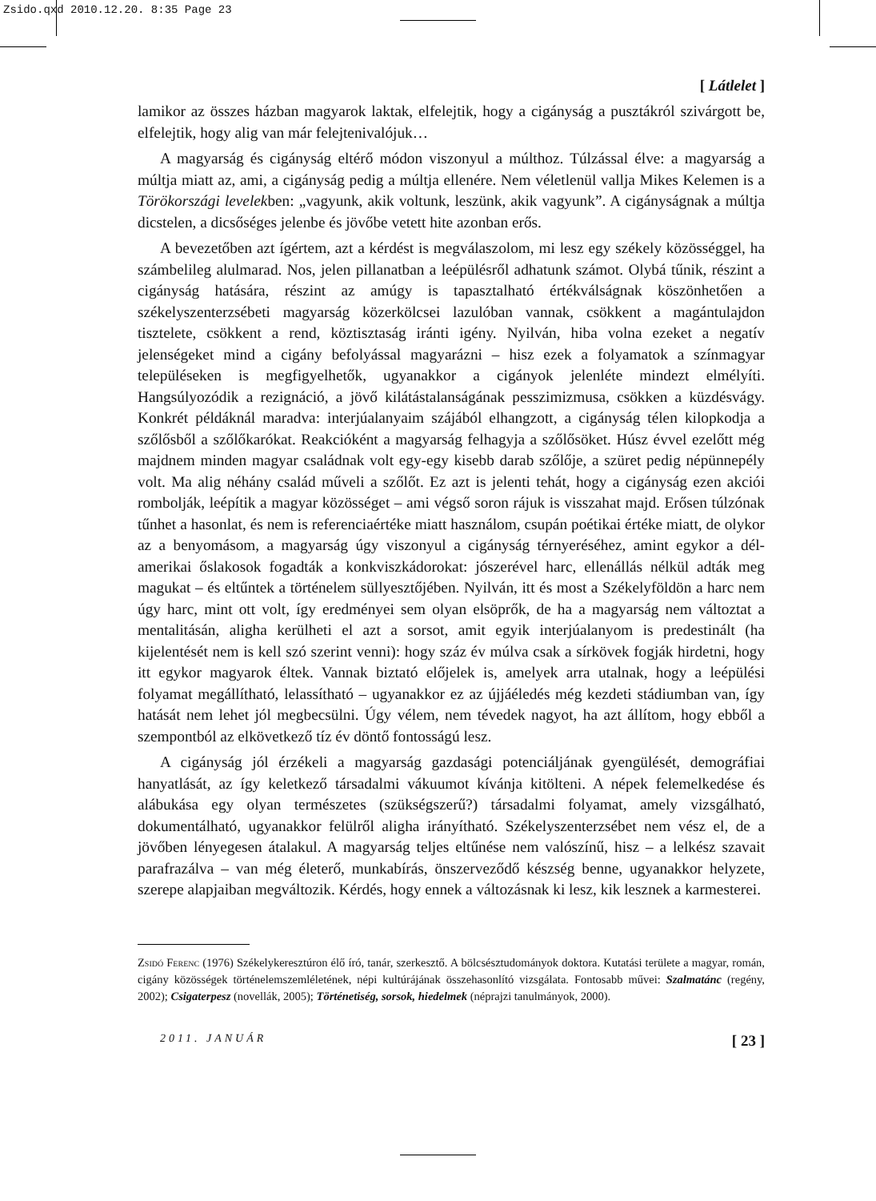Zsido.qxd 2010.12.20. 8:35 Page 23
[ Látlelet ]
lamikor az összes házban magyarok laktak, elfelejtik, hogy a cigányság a pusztákról szivárgott be, elfelejtik, hogy alig van már felejtenivalójuk…
A magyarság és cigányság eltérő módon viszonyul a múlthoz. Túlzással élve: a magyarság a múltja miatt az, ami, a cigányság pedig a múltja ellenére. Nem véletlenül vallja Mikes Kelemen is a Törökországi levelekben: „vagyunk, akik voltunk, leszünk, akik vagyunk”. A cigányságnak a múltja dicstelen, a dicsőséges jelenbe és jövőbe vetett hite azonban erős.
A bevezetőben azt ígértem, azt a kérdést is megválaszolom, mi lesz egy székely közösséggel, ha számbelileg alulmarad. Nos, jelen pillanatban a leépülésről adhatunk számot. Olybá tűnik, részint a cigányság hatására, részint az amúgy is tapasztalható értékválságnak köszönhetően a székelyszenterzsébeti magyarság közerkölcsei lazulóban vannak, csökkent a magántulajdon tisztelete, csökkent a rend, köztisztaság iránti igény. Nyilván, hiba volna ezeket a negatív jelenségeket mind a cigány befolyással magyarázni – hisz ezek a folyamatok a színmagyar településeken is megfigyelhetők, ugyanakkor a cigányok jelenléte mindezt elmélyíti. Hangsúlyozódik a rezignáció, a jövő kilátástalanságának pesszimizmusa, csökken a küzdésvágy. Konkrét példáknál maradva: interjúalanyaim szájából elhangzott, a cigányság télen kilopkodja a szőlősből a szőlőkarókat. Reakcióként a magyarság felhagyja a szőlősöket. Húsz évvel ezelőtt még majdnem minden magyar családnak volt egy-egy kisebb darab szőlője, a szüret pedig népünnepély volt. Ma alig néhány család műveli a szőlőt. Ez azt is jelenti tehát, hogy a cigányság ezen akciói rombolják, leépítik a magyar közösséget – ami végső soron rájuk is visszahat majd. Erősen túlzónak tűnhet a hasonlat, és nem is referenciaértéke miatt használom, csupán poétikai értéke miatt, de olykor az a benyomásom, a magyarság úgy viszonyul a cigányság térnyeréséhez, amint egykor a dél-amerikai őslakosok fogadták a konkviszkádorokat: jószerével harc, ellenállás nélkül adták meg magukat – és eltűntek a történelem süllyesztőjében. Nyilván, itt és most a Székelyföldön a harc nem úgy harc, mint ott volt, így eredményei sem olyan elsöprők, de ha a magyarság nem változtat a mentalitásán, aligha kerülheti el azt a sorsot, amit egyik interjúalanyom is predestinált (ha kijelentését nem is kell szó szerint venni): hogy száz év múlva csak a sírkövek fogják hirdetni, hogy itt egykor magyarok éltek. Vannak biztató előjelek is, amelyek arra utalnak, hogy a leépülési folyamat megállítható, lelassítható – ugyanakkor ez az újjáéledés még kezdeti stádiumban van, így hatását nem lehet jól megbecsülni. Úgy vélem, nem tévedek nagyot, ha azt állítom, hogy ebből a szempontból az elkövetkező tíz év döntő fontosságú lesz.
A cigányság jól érzékeli a magyarság gazdasági potenciáljának gyengülését, demográfiai hanyatlását, az így keletkező társadalmi vákuumot kívánja kitölteni. A népek felemelkedése és alábukása egy olyan természetes (szükségszerű?) társadalmi folyamat, amely vizsgálható, dokumentálható, ugyanakkor felülről aligha irányítható. Székelyszenterzsébet nem vész el, de a jövőben lényegesen átalakul. A magyarság teljes eltűnése nem valószínű, hisz – a lelkész szavait parafrazálva – van még életerő, munkabírás, önszerveződő készség benne, ugyanakkor helyzete, szerepe alapjaiban megváltozik. Kérdés, hogy ennek a változásnak ki lesz, kik lesznek a karmesterei.
Zsidó Ferenc (1976) Székelykeresztúron élő író, tanár, szerkesztő. A bölcsésztudományok doktora. Kutatási területe a magyar, román, cigány közösségek történelemszemléletének, népi kultúrájának összehasonlító vizsgálata. Fontosabb művei: Szalmatánc (regény, 2002); Csigaterpesz (novellák, 2005); Történetiség, sorsok, hiedelmek (néprajzi tanulmányok, 2000).
2011. JANUÁR [ 23 ]